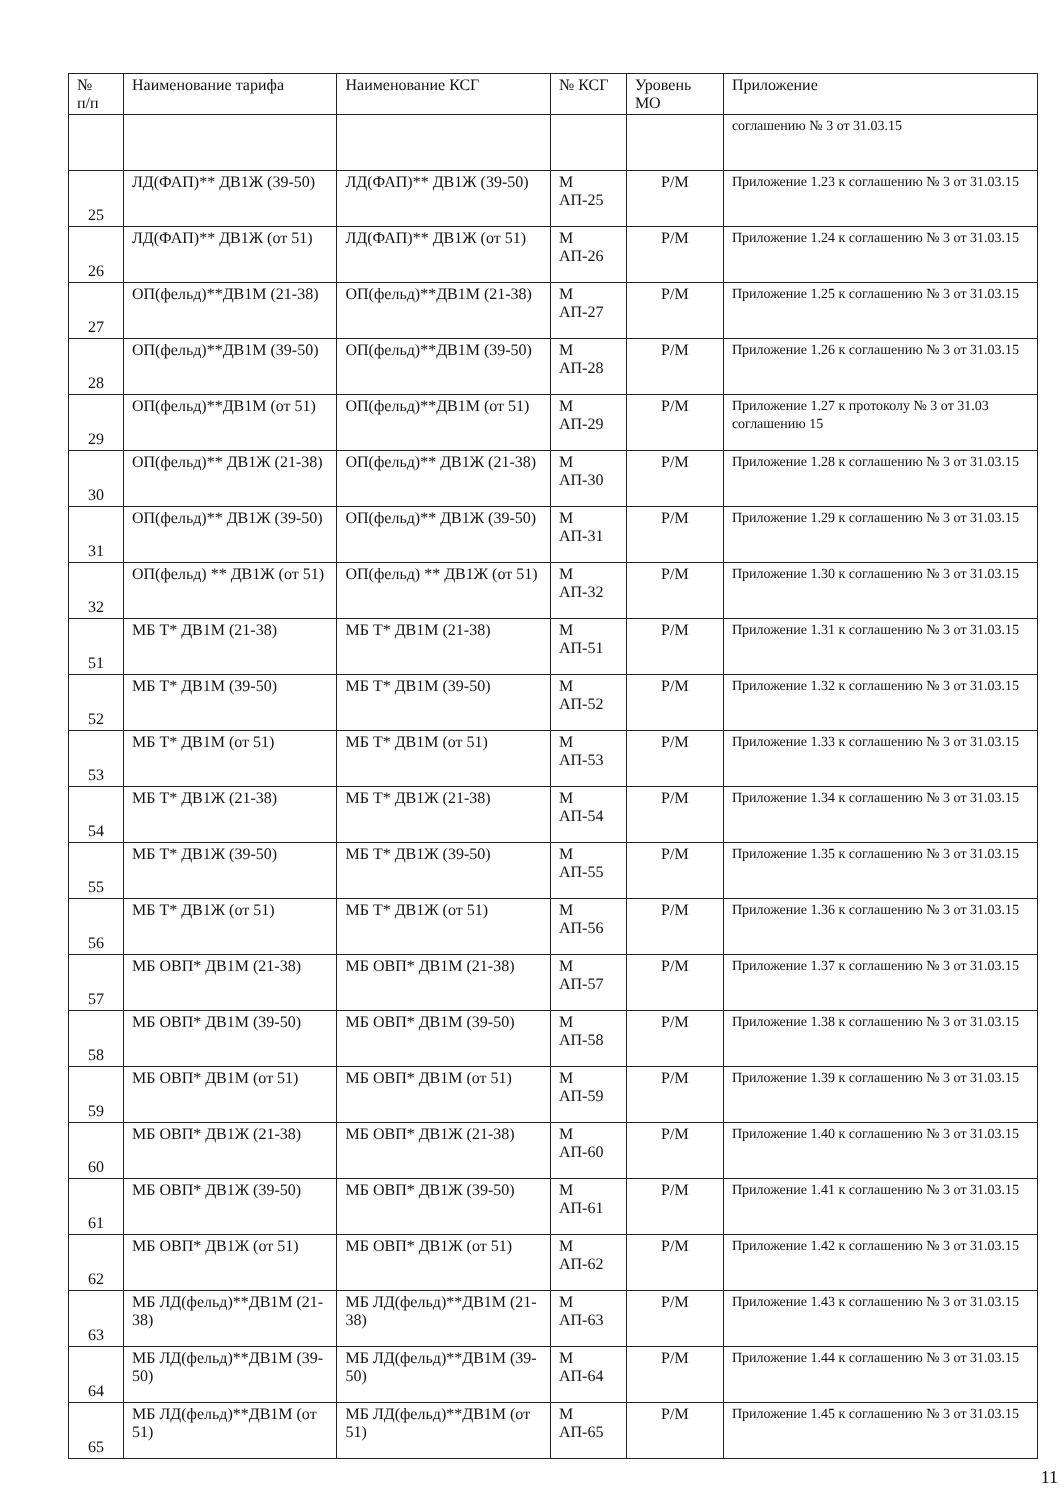| № п/п | Наименование тарифа | Наименование КСГ | № КСГ | Уровень МО | Приложение |
| --- | --- | --- | --- | --- | --- |
| | | | | | соглашению № 3 от 31.03.15 |
| 25 | ЛД(ФАП)** ДВ1Ж (39-50) | ЛД(ФАП)** ДВ1Ж (39-50) | М АП-25 | Р/М | Приложение 1.23 к соглашению № 3 от 31.03.15 |
| 26 | ЛД(ФАП)** ДВ1Ж (от 51) | ЛД(ФАП)** ДВ1Ж (от 51) | М АП-26 | Р/М | Приложение 1.24 к соглашению № 3 от 31.03.15 |
| 27 | ОП(фельд)**ДВ1М (21-38) | ОП(фельд)**ДВ1М (21-38) | М АП-27 | Р/М | Приложение 1.25 к соглашению № 3 от 31.03.15 |
| 28 | ОП(фельд)**ДВ1М (39-50) | ОП(фельд)**ДВ1М (39-50) | М АП-28 | Р/М | Приложение 1.26 к соглашению № 3 от 31.03.15 |
| 29 | ОП(фельд)**ДВ1М (от 51) | ОП(фельд)**ДВ1М (от 51) | М АП-29 | Р/М | Приложение 1.27 к протоколу № 3 от 31.03 соглашению 15 |
| 30 | ОП(фельд)** ДВ1Ж (21-38) | ОП(фельд)** ДВ1Ж (21-38) | М АП-30 | Р/М | Приложение 1.28 к соглашению № 3 от 31.03.15 |
| 31 | ОП(фельд)** ДВ1Ж (39-50) | ОП(фельд)** ДВ1Ж (39-50) | М АП-31 | Р/М | Приложение 1.29 к соглашению № 3 от 31.03.15 |
| 32 | ОП(фельд) ** ДВ1Ж (от 51) | ОП(фельд) ** ДВ1Ж (от 51) | М АП-32 | Р/М | Приложение 1.30 к соглашению № 3 от 31.03.15 |
| 51 | МБ Т* ДВ1М (21-38) | МБ Т* ДВ1М (21-38) | М АП-51 | Р/М | Приложение 1.31 к соглашению № 3 от 31.03.15 |
| 52 | МБ Т* ДВ1М (39-50) | МБ Т* ДВ1М (39-50) | М АП-52 | Р/М | Приложение 1.32 к соглашению № 3 от 31.03.15 |
| 53 | МБ Т* ДВ1М (от 51) | МБ Т* ДВ1М (от 51) | М АП-53 | Р/М | Приложение 1.33 к соглашению № 3 от 31.03.15 |
| 54 | МБ Т* ДВ1Ж (21-38) | МБ Т* ДВ1Ж (21-38) | М АП-54 | Р/М | Приложение 1.34 к соглашению № 3 от 31.03.15 |
| 55 | МБ Т* ДВ1Ж (39-50) | МБ Т* ДВ1Ж (39-50) | М АП-55 | Р/М | Приложение 1.35 к соглашению № 3 от 31.03.15 |
| 56 | МБ Т* ДВ1Ж (от 51) | МБ Т* ДВ1Ж (от 51) | М АП-56 | Р/М | Приложение 1.36 к соглашению № 3 от 31.03.15 |
| 57 | МБ ОВП* ДВ1М (21-38) | МБ ОВП* ДВ1М (21-38) | М АП-57 | Р/М | Приложение 1.37 к соглашению № 3 от 31.03.15 |
| 58 | МБ ОВП* ДВ1М (39-50) | МБ ОВП* ДВ1М (39-50) | М АП-58 | Р/М | Приложение 1.38 к соглашению № 3 от 31.03.15 |
| 59 | МБ ОВП* ДВ1М (от 51) | МБ ОВП* ДВ1М (от 51) | М АП-59 | Р/М | Приложение 1.39 к соглашению № 3 от 31.03.15 |
| 60 | МБ ОВП* ДВ1Ж (21-38) | МБ ОВП* ДВ1Ж (21-38) | М АП-60 | Р/М | Приложение 1.40 к соглашению № 3 от 31.03.15 |
| 61 | МБ ОВП* ДВ1Ж (39-50) | МБ ОВП* ДВ1Ж (39-50) | М АП-61 | Р/М | Приложение 1.41 к соглашению № 3 от 31.03.15 |
| 62 | МБ ОВП* ДВ1Ж (от 51) | МБ ОВП* ДВ1Ж (от 51) | М АП-62 | Р/М | Приложение 1.42 к соглашению № 3 от 31.03.15 |
| 63 | МБ ЛД(фельд)**ДВ1М (21-38) | МБ ЛД(фельд)**ДВ1М (21-38) | М АП-63 | Р/М | Приложение 1.43 к соглашению № 3 от 31.03.15 |
| 64 | МБ ЛД(фельд)**ДВ1М (39-50) | МБ ЛД(фельд)**ДВ1М (39-50) | М АП-64 | Р/М | Приложение 1.44 к соглашению № 3 от 31.03.15 |
| 65 | МБ ЛД(фельд)**ДВ1М (от 51) | МБ ЛД(фельд)**ДВ1М (от 51) | М АП-65 | Р/М | Приложение 1.45 к соглашению № 3 от 31.03.15 |
11